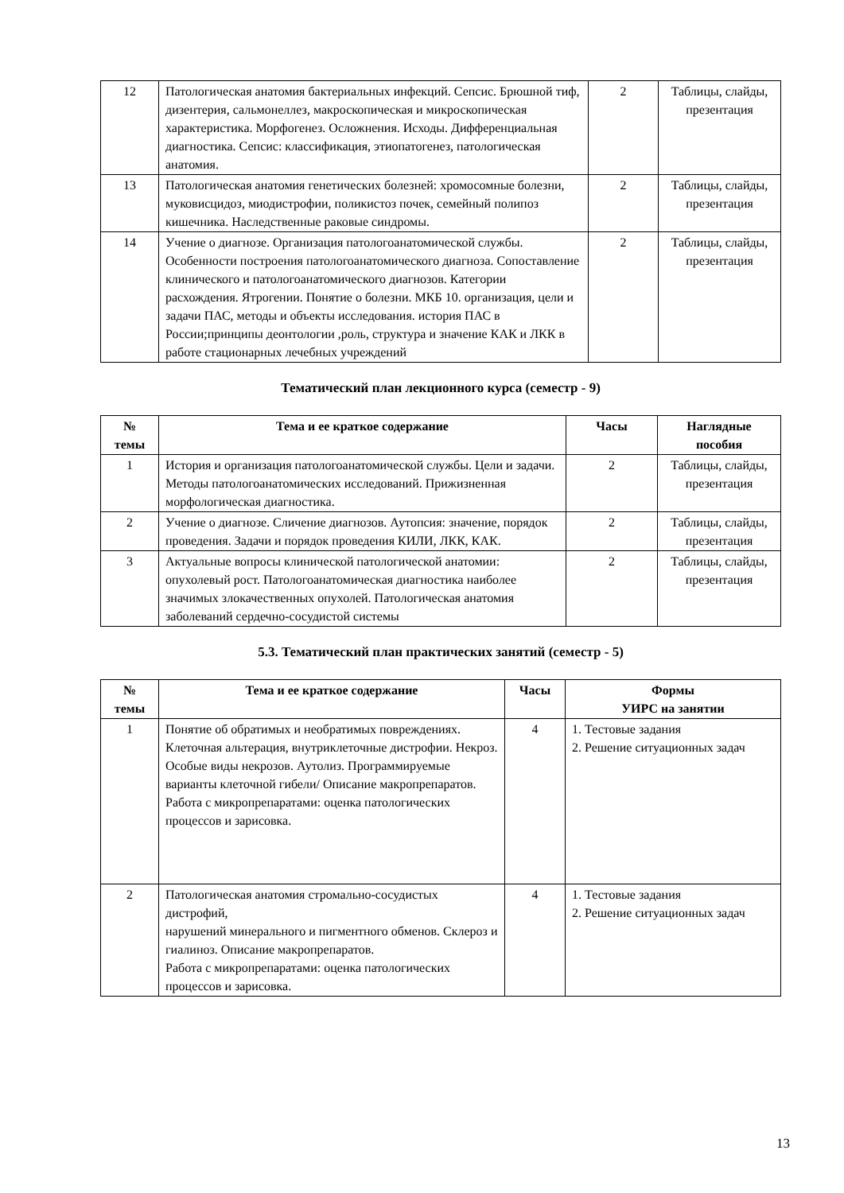| 12 | Патологическая анатомия бактериальных инфекций. Сепсис. Брюшной тиф, дизентерия, сальмонеллез, макроскопическая и микроскопическая характеристика. Морфогенез. Осложнения. Исходы. Дифференциальная диагностика. Сепсис: классификация, этиопатогенез, патологическая анатомия. | 2 | Таблицы, слайды, презентация |
| 13 | Патологическая анатомия генетических болезней: хромосомные болезни, муковисцидоз, миодистрофии, поликистоз почек, семейный полипоз кишечника. Наследственные раковые синдромы. | 2 | Таблицы, слайды, презентация |
| 14 | Учение о диагнозе. Организация патологоанатомической службы. Особенности построения патологоанатомического диагноза. Сопоставление клинического и патологоанатомического диагнозов. Категории расхождения. Ятрогении. Понятие о болезни. МКБ 10. организация, цели и задачи ПАС, методы и объекты исследования. история ПАС в России;принципы деонтологии ,роль, структура и значение КАК и ЛКК в работе стационарных лечебных учреждений | 2 | Таблицы, слайды, презентация |
Тематический план лекционного курса (семестр - 9)
| № темы | Тема и ее краткое содержание | Часы | Наглядные пособия |
| --- | --- | --- | --- |
| 1 | История и организация патологоанатомической службы. Цели и задачи. Методы патологоанатомических исследований. Прижизненная морфологическая диагностика. | 2 | Таблицы, слайды, презентация |
| 2 | Учение о диагнозе. Сличение диагнозов. Аутопсия: значение, порядок проведения. Задачи и порядок проведения КИЛИ, ЛКК, КАК. | 2 | Таблицы, слайды, презентация |
| 3 | Актуальные вопросы клинической патологической анатомии: опухолевый рост. Патологоанатомическая диагностика наиболее значимых злокачественных опухолей. Патологическая анатомия заболеваний сердечно-сосудистой системы | 2 | Таблицы, слайды, презентация |
5.3. Тематический план практических занятий (семестр - 5)
| № темы | Тема и ее краткое содержание | Часы | Формы УИРС на занятии |
| --- | --- | --- | --- |
| 1 | Понятие об обратимых и необратимых повреждениях. Клеточная альтерация, внутриклеточные дистрофии. Некроз. Особые виды некрозов. Аутолиз. Программируемые варианты клеточной гибели/ Описание макропрепаратов. Работа с микропрепаратами: оценка патологических процессов и зарисовка. | 4 | 1. Тестовые задания 2. Решение ситуационных задач |
| 2 | Патологическая анатомия стромально-сосудистых дистрофий, нарушений минерального и пигментного обменов. Склероз и гиалиноз. Описание макропрепаратов. Работа с микропрепаратами: оценка патологических процессов и зарисовка. | 4 | 1. Тестовые задания 2. Решение ситуационных задач |
13